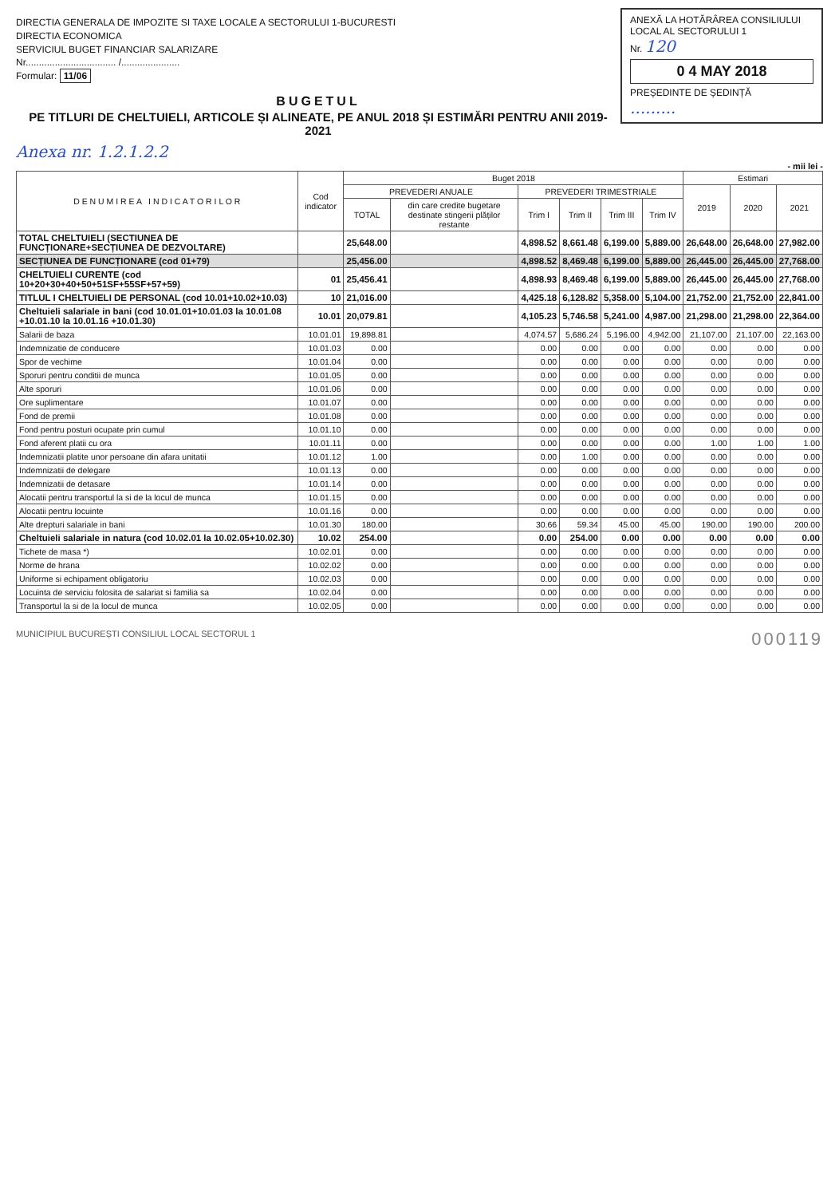ANEXĂ LA HOTĂRÂREA CONSILIULUI LOCAL AL SECTORULUI 1
Nr. 120
0 4 MAY 2018
PREȘEDINTE DE ȘEDINȚĂ
.........
DIRECTIA GENERALA DE IMPOZITE SI TAXE LOCALE A SECTORULUI 1-BUCURESTI
DIRECTIA ECONOMICA
SERVICIUL BUGET FINANCIAR SALARIZARE
Nr.................................. /......................
Formular: 11/06
BUGETUL
PE TITLURI DE CHELTUIELI, ARTICOLE ȘI ALINEATE, PE ANUL 2018 ȘI ESTIMĂRI PENTRU ANII 2019-2021
Anexa nr. 1.2.1.2.2
- mii lei -
| D E N U M I R E A I N D I C A T O R I L O R | Cod indicator | Buget 2018 | | | | | | Estimari | | |
| --- | --- | --- | --- | --- | --- | --- | --- | --- | --- | --- |
| | | PREVEDERI ANUALE | | PREVEDERI TRIMESTRIALE | | | | 2019 | 2020 | 2021 |
| | | TOTAL | din care credite bugetare destinate stingerii plăților restante | Trim I | Trim II | Trim III | Trim IV | | | |
| TOTAL CHELTUIELI (SECTIUNEA DE FUNCȚIONARE+SECȚIUNEA DE DEZVOLTARE) | | 25,648.00 | | 4,898.52 | 8,661.48 | 6,199.00 | 5,889.00 | 26,648.00 | 26,648.00 | 27,982.00 |
| SECȚIUNEA DE FUNCȚIONARE (cod 01+79) | | 25,456.00 | | 4,898.52 | 8,469.48 | 6,199.00 | 5,889.00 | 26,445.00 | 26,445.00 | 27,768.00 |
| CHELTUIELI CURENTE (cod 10+20+30+40+50+51SF+55SF+57+59) | 01 | 25,456.41 | | 4,898.93 | 8,469.48 | 6,199.00 | 5,889.00 | 26,445.00 | 26,445.00 | 27,768.00 |
| TITLUL I CHELTUIELI DE PERSONAL (cod 10.01+10.02+10.03) | 10 | 21,016.00 | | 4,425.18 | 6,128.82 | 5,358.00 | 5,104.00 | 21,752.00 | 21,752.00 | 22,841.00 |
| Cheltuieli salariale in bani (cod 10.01.01+10.01.03 la 10.01.08 +10.01.10 la 10.01.16 +10.01.30) | 10.01 | 20,079.81 | | 4,105.23 | 5,746.58 | 5,241.00 | 4,987.00 | 21,298.00 | 21,298.00 | 22,364.00 |
| Salarii de baza | 10.01.01 | 19,898.81 | | 4,074.57 | 5,686.24 | 5,196.00 | 4,942.00 | 21,107.00 | 21,107.00 | 22,163.00 |
| Indemnizatie de conducere | 10.01.03 | 0.00 | | 0.00 | 0.00 | 0.00 | 0.00 | 0.00 | 0.00 | 0.00 |
| Spor de vechime | 10.01.04 | 0.00 | | 0.00 | 0.00 | 0.00 | 0.00 | 0.00 | 0.00 | 0.00 |
| Sporuri pentru conditii de munca | 10.01.05 | 0.00 | | 0.00 | 0.00 | 0.00 | 0.00 | 0.00 | 0.00 | 0.00 |
| Alte sporuri | 10.01.06 | 0.00 | | 0.00 | 0.00 | 0.00 | 0.00 | 0.00 | 0.00 | 0.00 |
| Ore suplimentare | 10.01.07 | 0.00 | | 0.00 | 0.00 | 0.00 | 0.00 | 0.00 | 0.00 | 0.00 |
| Fond de premii | 10.01.08 | 0.00 | | 0.00 | 0.00 | 0.00 | 0.00 | 0.00 | 0.00 | 0.00 |
| Fond pentru posturi ocupate prin cumul | 10.01.10 | 0.00 | | 0.00 | 0.00 | 0.00 | 0.00 | 0.00 | 0.00 | 0.00 |
| Fond aferent platii cu ora | 10.01.11 | 0.00 | | 0.00 | 0.00 | 0.00 | 0.00 | 1.00 | 1.00 | 1.00 |
| Indemnizatii platite unor persoane din afara unitatii | 10.01.12 | 1.00 | | 0.00 | 1.00 | 0.00 | 0.00 | 0.00 | 0.00 | 0.00 |
| Indemnizatii de delegare | 10.01.13 | 0.00 | | 0.00 | 0.00 | 0.00 | 0.00 | 0.00 | 0.00 | 0.00 |
| Indemnizatii de detasare | 10.01.14 | 0.00 | | 0.00 | 0.00 | 0.00 | 0.00 | 0.00 | 0.00 | 0.00 |
| Alocatii pentru transportul la si de la locul de munca | 10.01.15 | 0.00 | | 0.00 | 0.00 | 0.00 | 0.00 | 0.00 | 0.00 | 0.00 |
| Alocatii pentru locuinte | 10.01.16 | 0.00 | | 0.00 | 0.00 | 0.00 | 0.00 | 0.00 | 0.00 | 0.00 |
| Alte drepturi salariale in bani | 10.01.30 | 180.00 | | 30.66 | 59.34 | 45.00 | 45.00 | 190.00 | 190.00 | 200.00 |
| Cheltuieli salariale in natura (cod 10.02.01 la 10.02.05+10.02.30) | 10.02 | 254.00 | | 0.00 | 254.00 | 0.00 | 0.00 | 0.00 | 0.00 | 0.00 |
| Tichete de masa *) | 10.02.01 | 0.00 | | 0.00 | 0.00 | 0.00 | 0.00 | 0.00 | 0.00 | 0.00 |
| Norme de hrana | 10.02.02 | 0.00 | | 0.00 | 0.00 | 0.00 | 0.00 | 0.00 | 0.00 | 0.00 |
| Uniforme si echipament obligatoriu | 10.02.03 | 0.00 | | 0.00 | 0.00 | 0.00 | 0.00 | 0.00 | 0.00 | 0.00 |
| Locuinta de serviciu folosita de salariat si familia sa | 10.02.04 | 0.00 | | 0.00 | 0.00 | 0.00 | 0.00 | 0.00 | 0.00 | 0.00 |
| Transportul la si de la locul de munca | 10.02.05 | 0.00 | | 0.00 | 0.00 | 0.00 | 0.00 | 0.00 | 0.00 | 0.00 |
MUNICIPIUL BUCUREȘTI CONSILIUL LOCAL SECTORUL 1 000119